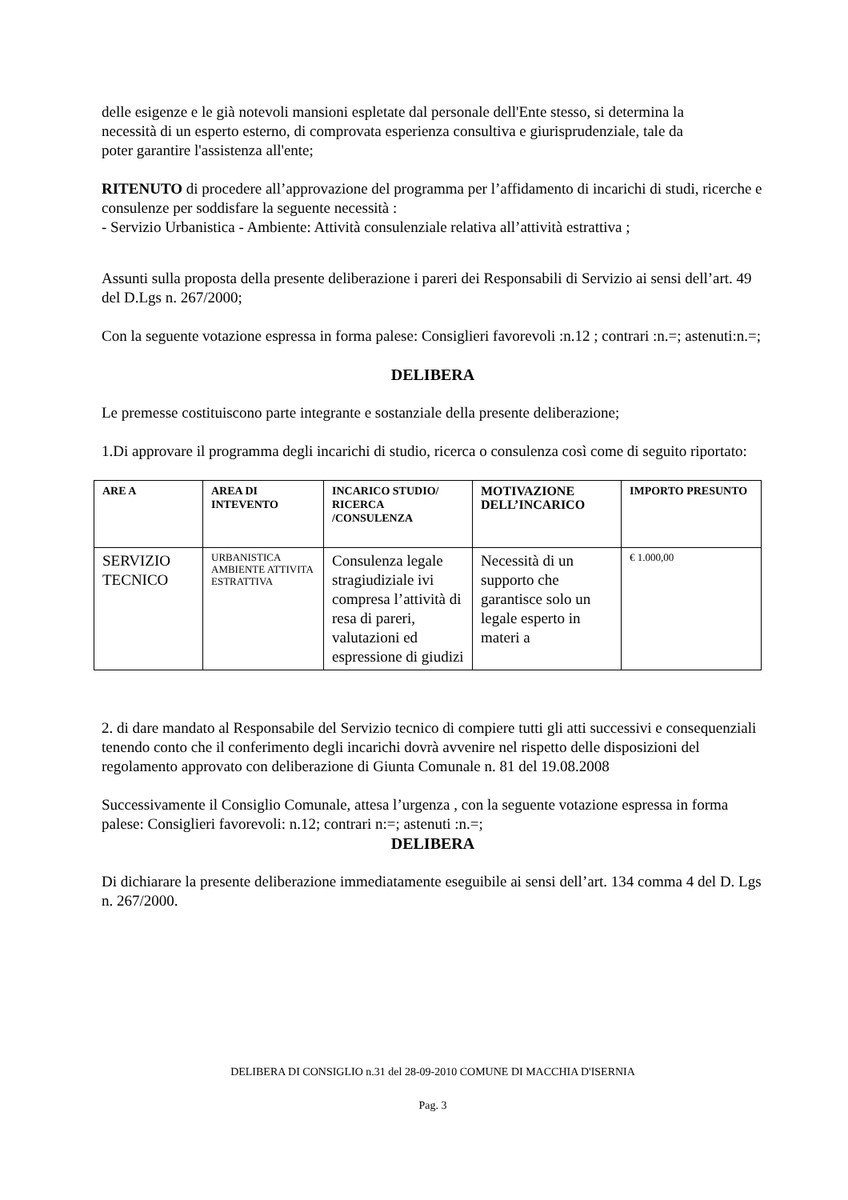delle esigenze e le già notevoli mansioni espletate dal personale dell'Ente stesso, si determina la
necessità di un esperto esterno, di comprovata esperienza consultiva e giurisprudenziale, tale da
poter garantire l'assistenza all'ente;
RITENUTO di procedere all’approvazione del programma per l’affidamento di incarichi di studi, ricerche e consulenze per soddisfare la seguente necessità :
- Servizio Urbanistica - Ambiente: Attività consulenziale relativa all’attività estrattiva ;
Assunti sulla proposta della presente deliberazione i pareri dei Responsabili di Servizio ai sensi dell’art. 49 del D.Lgs n. 267/2000;
Con la seguente votazione espressa in forma palese: Consiglieri favorevoli :n.12 ; contrari :n.=; astenuti:n.=;
DELIBERA
Le premesse costituiscono parte integrante e sostanziale della presente deliberazione;
1.Di approvare il programma degli incarichi di studio, ricerca o consulenza così come di seguito riportato:
| ARE A | AREA DI INTEVENTO | INCARICO STUDIO/ RICERCA /CONSULENZA | MOTIVAZIONE DELL’INCARICO | IMPORTO PRESUNTO |
| SERVIZIO TECNICO | URBANISTICA AMBIENTE ATTIVITA ESTRATTIVA | Consulenza legale stragiudiziale ivi compresa l’attività di resa di pareri, valutazioni ed espressione di giudizi | Necessità di un supporto che garantisce solo un legale esperto in materi a | € 1.000,00 |
2. di dare mandato al Responsabile del Servizio tecnico di compiere tutti gli atti successivi e consequenziali tenendo conto che il conferimento degli incarichi dovrà avvenire nel rispetto delle disposizioni del regolamento approvato con deliberazione di Giunta Comunale n. 81 del 19.08.2008
Successivamente il Consiglio Comunale, attesa l’urgenza , con la seguente votazione espressa in forma palese: Consiglieri favorevoli: n.12; contrari n:=; astenuti :n.=;
DELIBERA
Di dichiarare la presente deliberazione immediatamente eseguibile ai sensi dell’art. 134 comma 4 del D. Lgs n. 267/2000.
DELIBERA DI CONSIGLIO n.31 del 28-09-2010 COMUNE DI MACCHIA D'ISERNIA
Pag. 3